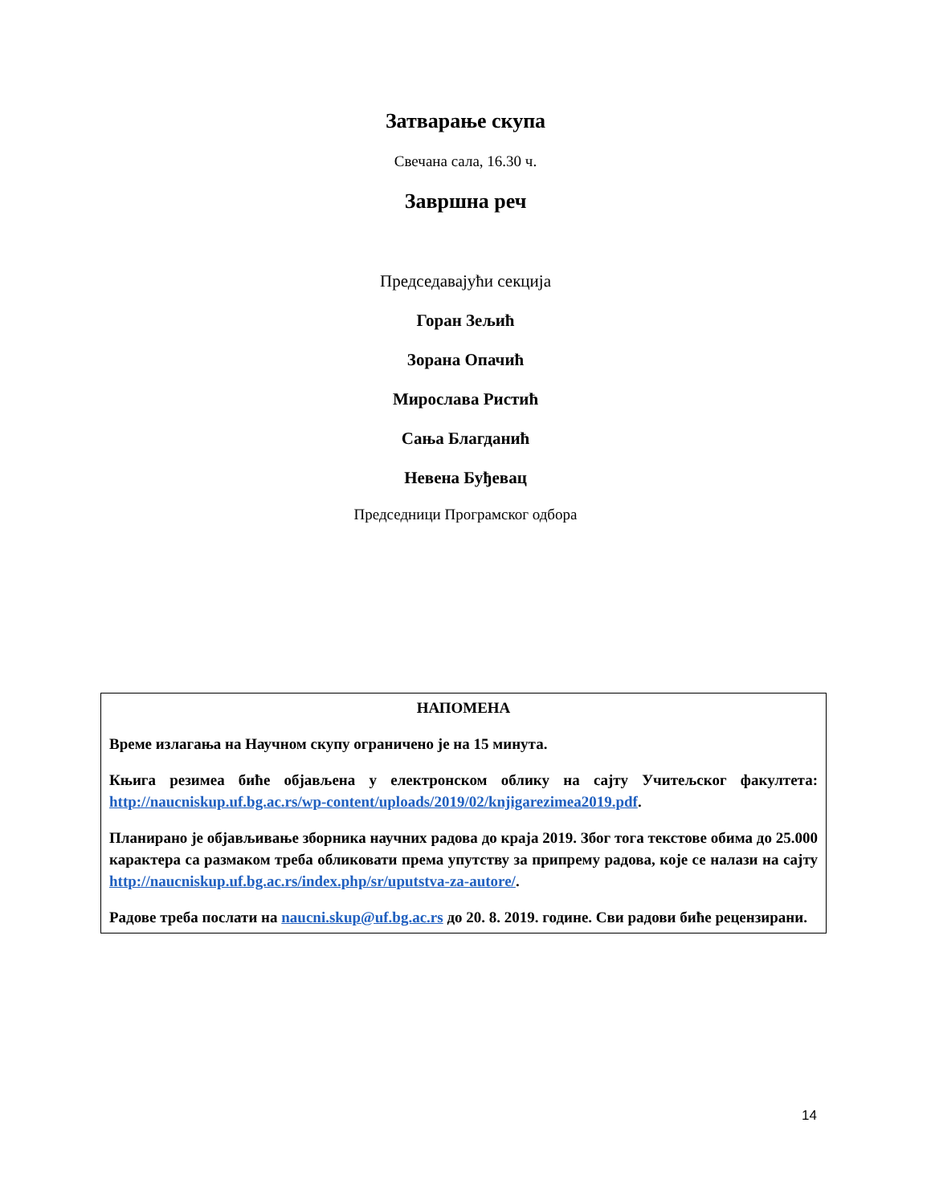Затварање скупа
Свечана сала, 16.30 ч.
Завршна реч
Председавајући секција
Горан Зељић
Зорана Опачић
Мирослава Ристић
Сања Благданић
Невена Буђевац
Председници Програмског одбора
НАПОМЕНА
Време излагања на Научном скупу ограничено је на 15 минута.
Књига резимеа биће објављена у електронском облику на сајту Учитељског факултета: http://naucniskup.uf.bg.ac.rs/wp-content/uploads/2019/02/knjigarezimea2019.pdf.
Планирано је објављивање зборника научних радова до краја 2019. Због тога текстове обима до 25.000 карактера са размаком треба обликовати према упутству за припрему радова, које се налази на сајту http://naucniskup.uf.bg.ac.rs/index.php/sr/uputstva-za-autore/.
Радове треба послати на naucni.skup@uf.bg.ac.rs до 20. 8. 2019. године. Сви радови биће рецензирани.
14